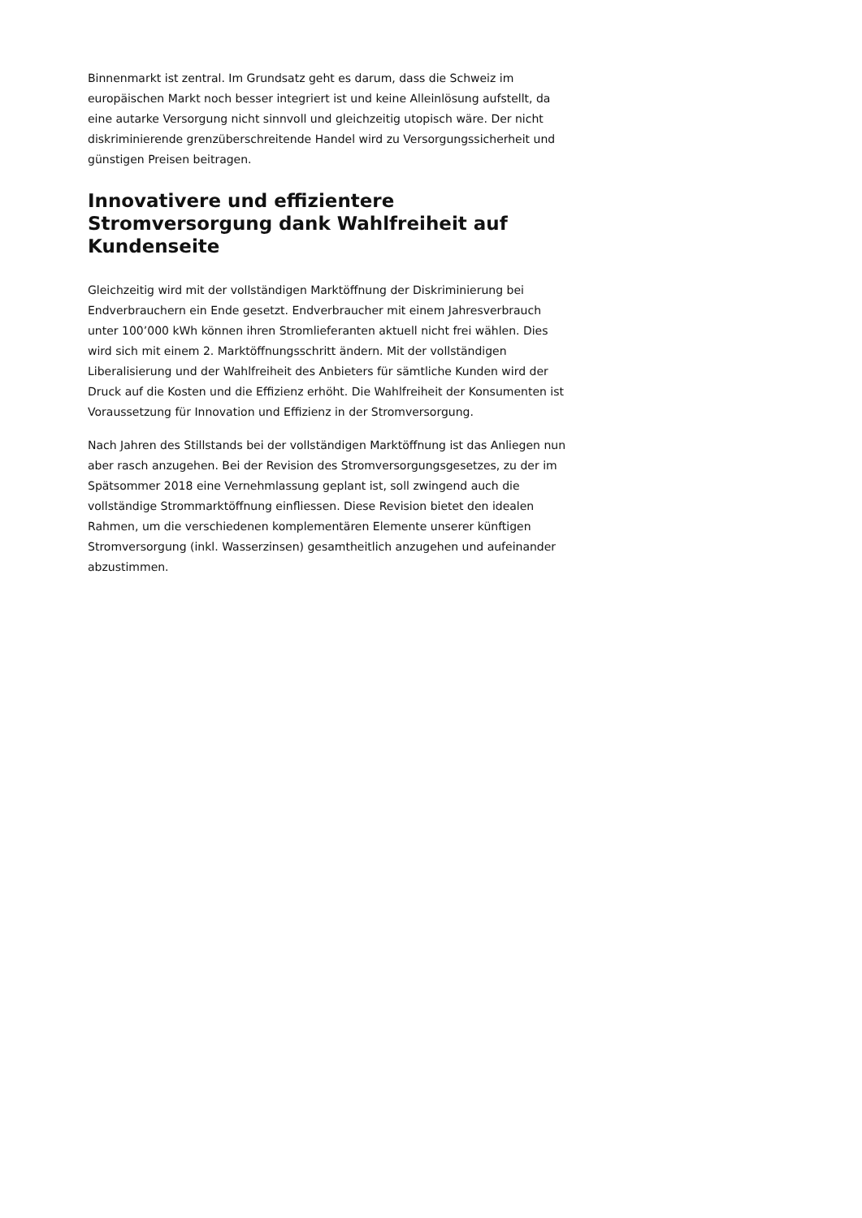Binnenmarkt ist zentral. Im Grundsatz geht es darum, dass die Schweiz im europäischen Markt noch besser integriert ist und keine Alleinlösung aufstellt, da eine autarke Versorgung nicht sinnvoll und gleichzeitig utopisch wäre. Der nicht diskriminierende grenzüberschreitende Handel wird zu Versorgungssicherheit und günstigen Preisen beitragen.
Innovativere und effizientere Stromversorgung dank Wahlfreiheit auf Kundenseite
Gleichzeitig wird mit der vollständigen Marktöffnung der Diskriminierung bei Endverbrauchern ein Ende gesetzt. Endverbraucher mit einem Jahresverbrauch unter 100’000 kWh können ihren Stromlieferanten aktuell nicht frei wählen. Dies wird sich mit einem 2. Marktöffnungsschritt ändern. Mit der vollständigen Liberalisierung und der Wahlfreiheit des Anbieters für sämtliche Kunden wird der Druck auf die Kosten und die Effizienz erhöht. Die Wahlfreiheit der Konsumenten ist Voraussetzung für Innovation und Effizienz in der Stromversorgung.
Nach Jahren des Stillstands bei der vollständigen Marktöffnung ist das Anliegen nun aber rasch anzugehen. Bei der Revision des Stromversorgungsgesetzes, zu der im Spätsommer 2018 eine Vernehmlassung geplant ist, soll zwingend auch die vollständige Strommarktöffnung einfliessen. Diese Revision bietet den idealen Rahmen, um die verschiedenen komplementären Elemente unserer künftigen Stromversorgung (inkl. Wasserzinsen) gesamtheitlich anzugehen und aufeinander abzustimmen.